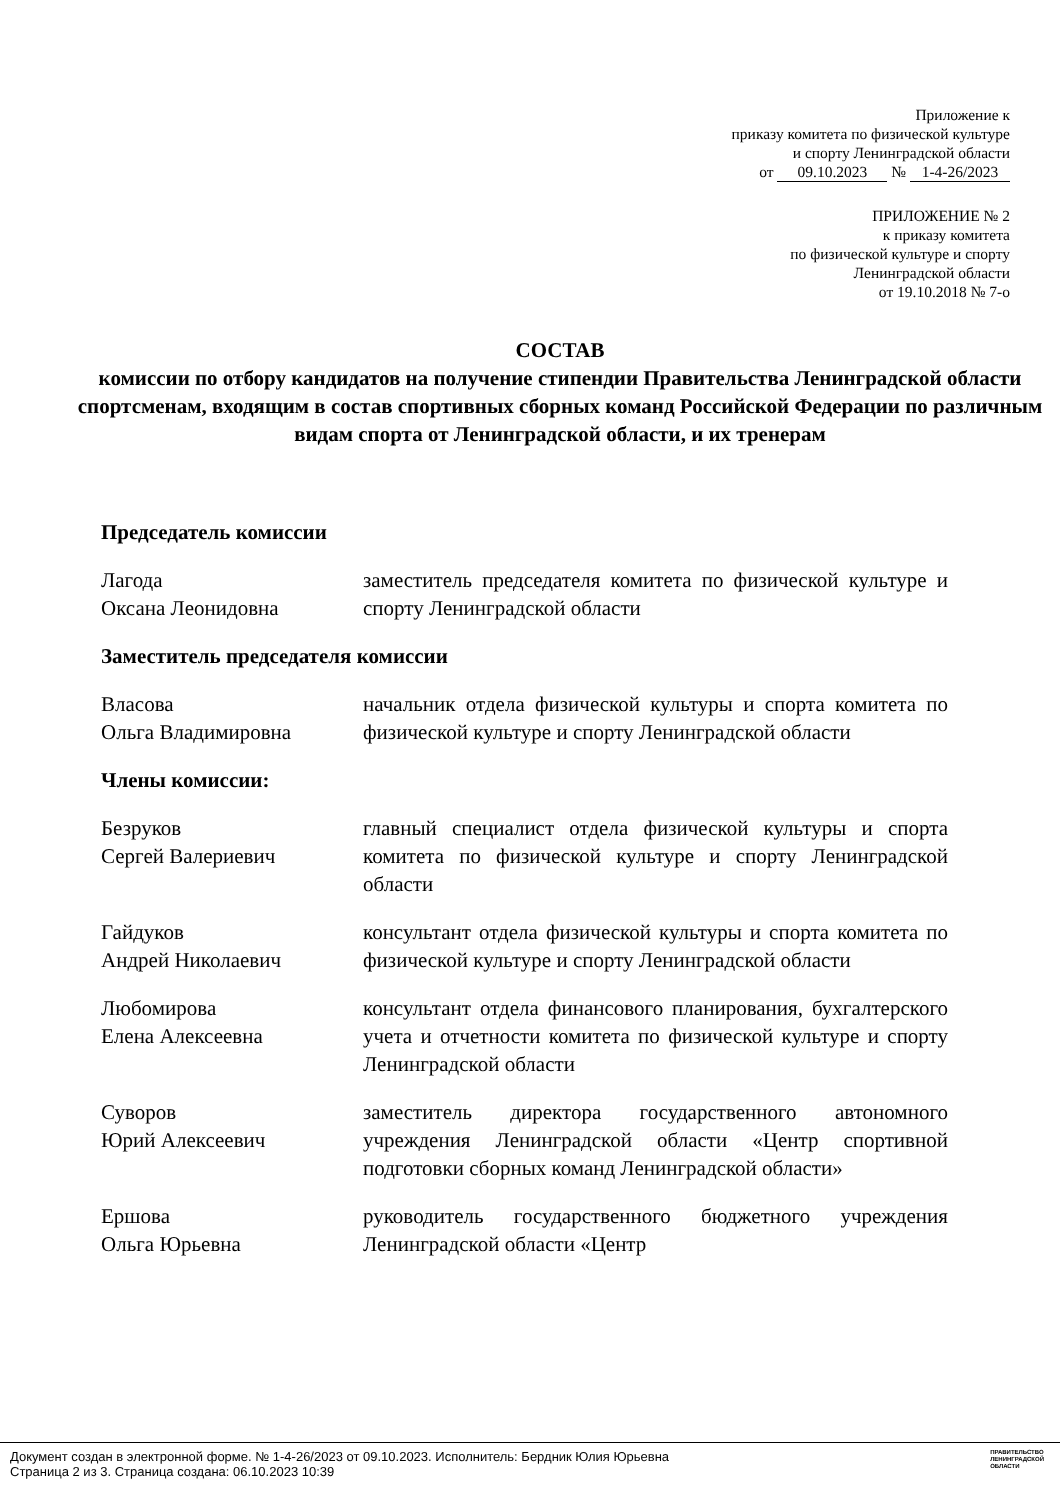Приложение к
приказу комитета по физической культуре
и спорту Ленинградской области
от 09.10.2023 № 1-4-26/2023
ПРИЛОЖЕНИЕ № 2
к приказу комитета
по физической культуре и спорту
Ленинградской области
от 19.10.2018 № 7-о
СОСТАВ
комиссии по отбору кандидатов на получение стипендии Правительства Ленинградской области спортсменам, входящим в состав спортивных сборных команд Российской Федерации по различным видам спорта от Ленинградской области, и их тренерам
Председатель комиссии
Лагода
Оксана Леонидовна
заместитель председателя комитета по физической культуре и спорту Ленинградской области
Заместитель председателя комиссии
Власова
Ольга Владимировна
начальник отдела физической культуры и спорта комитета по физической культуре и спорту Ленинградской области
Члены комиссии:
Безруков
Сергей Валериевич
главный специалист отдела физической культуры и спорта комитета по физической культуре и спорту Ленинградской области
Гайдуков
Андрей Николаевич
консультант отдела физической культуры и спорта комитета по физической культуре и спорту Ленинградской области
Любомирова
Елена Алексеевна
консультант отдела финансового планирования, бухгалтерского учета и отчетности комитета по физической культуре и спорту Ленинградской области
Суворов
Юрий Алексеевич
заместитель директора государственного автономного учреждения Ленинградской области «Центр спортивной подготовки сборных команд Ленинградской области»
Ершова
Ольга Юрьевна
руководитель государственного бюджетного учреждения Ленинградской области «Центр
Документ создан в электронной форме. № 1-4-26/2023 от 09.10.2023. Исполнитель: Бердник Юлия Юрьевна
Страница 2 из 3. Страница создана: 06.10.2023 10:39
ПРАВИТЕЛЬСТВО
ЛЕНИНГРАДСКОЙ
ОБЛАСТИ